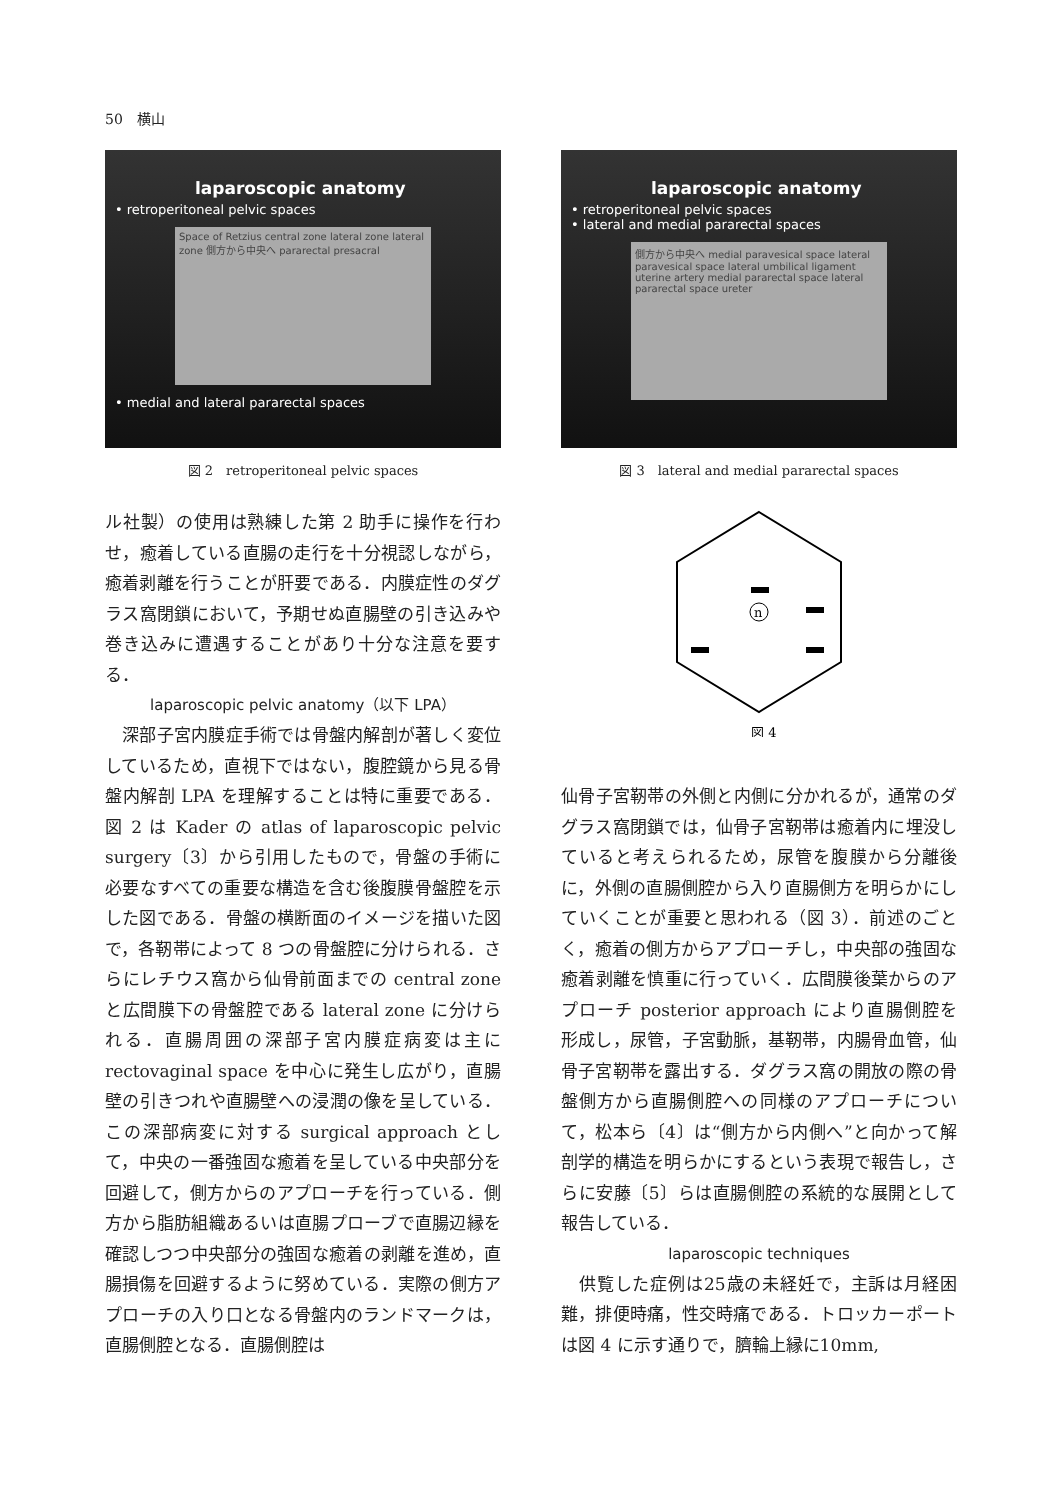50　横山
laparoscopic anatomy
• retroperitoneal pelvic spaces
Space of Retzius central zone lateral zone lateral zone 側方から中央へ pararectal presacral
• medial and lateral pararectal spaces
図 2　retroperitoneal pelvic spaces
ル社製）の使用は熟練した第 2 助手に操作を行わせ，癒着している直腸の走行を十分視認しながら，癒着剥離を行うことが肝要である．内膜症性のダグラス窩閉鎖において，予期せぬ直腸壁の引き込みや巻き込みに遭遇することがあり十分な注意を要する．
laparoscopic pelvic anatomy（以下 LPA）
　深部子宮内膜症手術では骨盤内解剖が著しく変位しているため，直視下ではない，腹腔鏡から見る骨盤内解剖 LPA を理解することは特に重要である．図 2 は Kader の atlas of laparoscopic pelvic surgery〔3〕から引用したもので，骨盤の手術に必要なすべての重要な構造を含む後腹膜骨盤腔を示した図である．骨盤の横断面のイメージを描いた図で，各靭帯によって 8 つの骨盤腔に分けられる．さらにレチウス窩から仙骨前面までの central zone と広間膜下の骨盤腔である lateral zone に分けられる．直腸周囲の深部子宮内膜症病変は主に rectovaginal space を中心に発生し広がり，直腸壁の引きつれや直腸壁への浸潤の像を呈している．この深部病変に対する surgical approach として，中央の一番強固な癒着を呈している中央部分を回避して，側方からのアプローチを行っている．側方から脂肪組織あるいは直腸プローブで直腸辺縁を確認しつつ中央部分の強固な癒着の剥離を進め，直腸損傷を回避するように努めている．実際の側方アプローチの入り口となる骨盤内のランドマークは，直腸側腔となる．直腸側腔は
laparoscopic anatomy
• retroperitoneal pelvic spaces
• lateral and medial pararectal spaces
側方から中央へ medial paravesical space lateral paravesical space lateral umbilical ligament uterine artery medial pararectal space lateral pararectal space ureter
図 3　lateral and medial pararectal spaces
n
図 4
仙骨子宮靭帯の外側と内側に分かれるが，通常のダグラス窩閉鎖では，仙骨子宮靭帯は癒着内に埋没していると考えられるため，尿管を腹膜から分離後に，外側の直腸側腔から入り直腸側方を明らかにしていくことが重要と思われる（図 3）．前述のごとく，癒着の側方からアプローチし，中央部の強固な癒着剥離を慎重に行っていく．広間膜後葉からのアプローチ posterior approach により直腸側腔を形成し，尿管，子宮動脈，基靭帯，内腸骨血管，仙骨子宮靭帯を露出する．ダグラス窩の開放の際の骨盤側方から直腸側腔への同様のアプローチについて，松本ら〔4〕は“側方から内側へ”と向かって解剖学的構造を明らかにするという表現で報告し，さらに安藤〔5〕らは直腸側腔の系統的な展開として報告している．
laparoscopic techniques
　供覧した症例は25歳の未経妊で，主訴は月経困難，排便時痛，性交時痛である．トロッカーポートは図 4 に示す通りで，臍輪上縁に10mm,